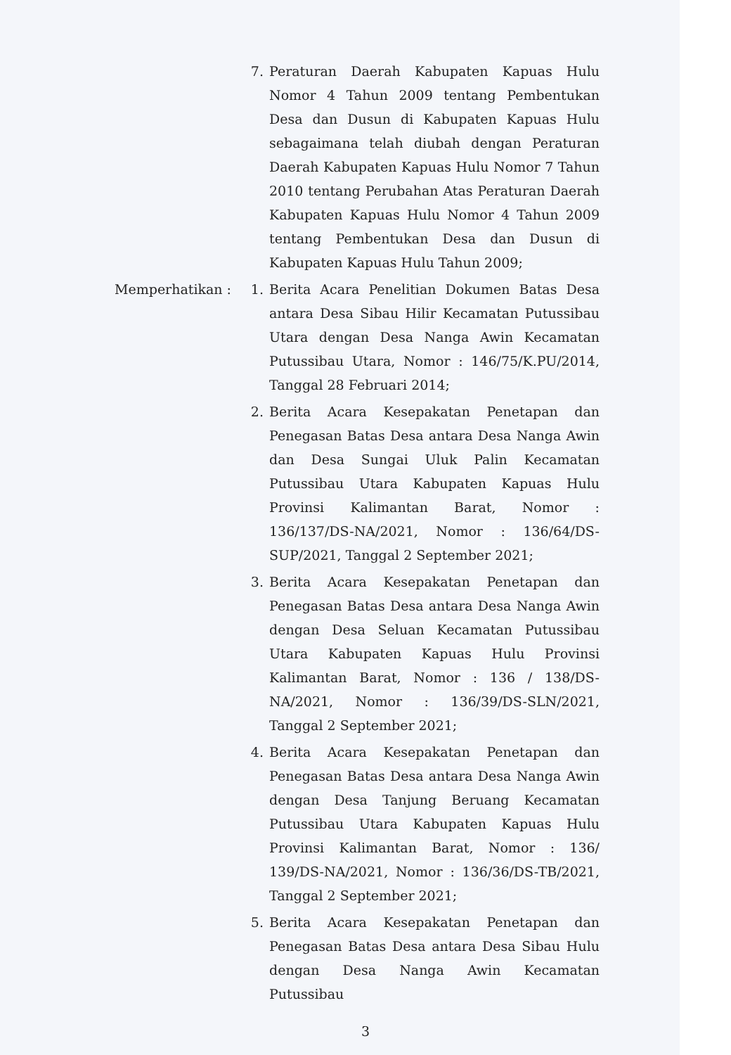7. Peraturan Daerah Kabupaten Kapuas Hulu Nomor 4 Tahun 2009 tentang Pembentukan Desa dan Dusun di Kabupaten Kapuas Hulu sebagaimana telah diubah dengan Peraturan Daerah Kabupaten Kapuas Hulu Nomor 7 Tahun 2010 tentang Perubahan Atas Peraturan Daerah Kabupaten Kapuas Hulu Nomor 4 Tahun 2009 tentang Pembentukan Desa dan Dusun di Kabupaten Kapuas Hulu Tahun 2009;
Memperhatikan : 1. Berita Acara Penelitian Dokumen Batas Desa antara Desa Sibau Hilir Kecamatan Putussibau Utara dengan Desa Nanga Awin Kecamatan Putussibau Utara, Nomor : 146/75/K.PU/2014, Tanggal 28 Februari 2014;
2. Berita Acara Kesepakatan Penetapan dan Penegasan Batas Desa antara Desa Nanga Awin dan Desa Sungai Uluk Palin Kecamatan Putussibau Utara Kabupaten Kapuas Hulu Provinsi Kalimantan Barat, Nomor : 136/137/DS-NA/2021, Nomor : 136/64/DS-SUP/2021, Tanggal 2 September 2021;
3. Berita Acara Kesepakatan Penetapan dan Penegasan Batas Desa antara Desa Nanga Awin dengan Desa Seluan Kecamatan Putussibau Utara Kabupaten Kapuas Hulu Provinsi Kalimantan Barat, Nomor : 136 / 138/DS-NA/2021, Nomor : 136/39/DS-SLN/2021, Tanggal 2 September 2021;
4. Berita Acara Kesepakatan Penetapan dan Penegasan Batas Desa antara Desa Nanga Awin dengan Desa Tanjung Beruang Kecamatan Putussibau Utara Kabupaten Kapuas Hulu Provinsi Kalimantan Barat, Nomor : 136/ 139/DS-NA/2021, Nomor : 136/36/DS-TB/2021, Tanggal 2 September 2021;
5. Berita Acara Kesepakatan Penetapan dan Penegasan Batas Desa antara Desa Sibau Hulu dengan Desa Nanga Awin Kecamatan Putussibau
3